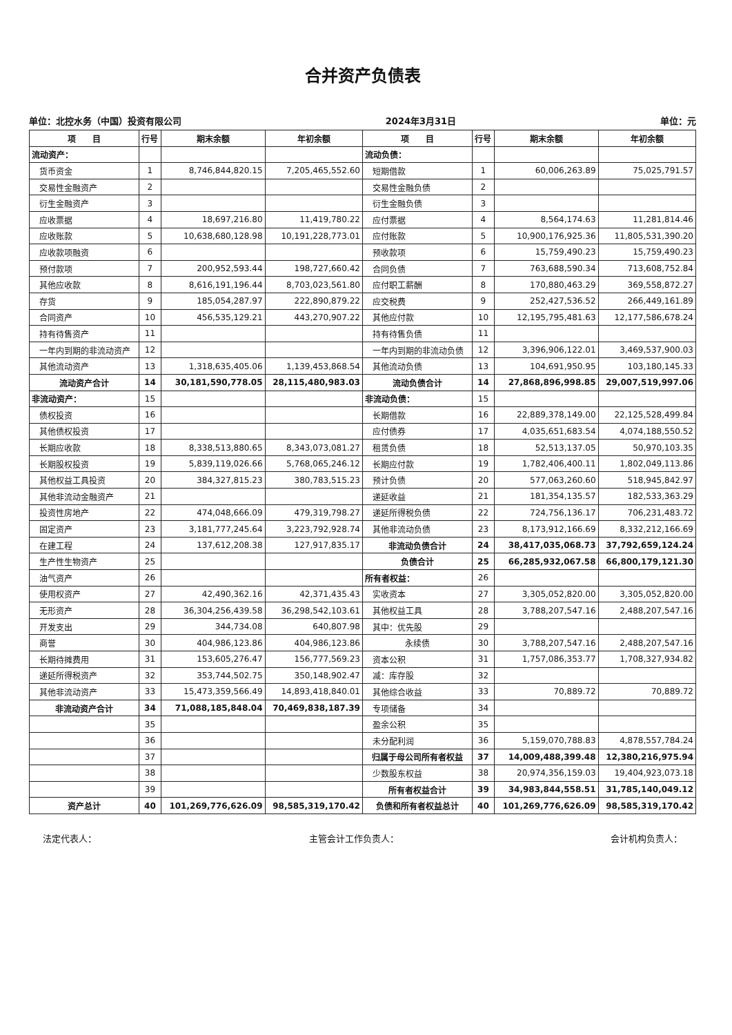合并资产负债表
单位：北控水务（中国）投资有限公司 2024年3月31日 单位：元
| 项 目 | 行号 | 期末余额 | 年初余额 | 项 目 | 行号 | 期末余额 | 年初余额 |
| --- | --- | --- | --- | --- | --- | --- | --- |
| 流动资产： | | | | 流动负债： | | | |
| 货币资金 | 1 | 8,746,844,820.15 | 7,205,465,552.60 | 短期借款 | 1 | 60,006,263.89 | 75,025,791.57 |
| 交易性金融资产 | 2 | | | 交易性金融负债 | 2 | | |
| 衍生金融资产 | 3 | | | 衍生金融负债 | 3 | | |
| 应收票据 | 4 | 18,697,216.80 | 11,419,780.22 | 应付票据 | 4 | 8,564,174.63 | 11,281,814.46 |
| 应收账款 | 5 | 10,638,680,128.98 | 10,191,228,773.01 | 应付账款 | 5 | 10,900,176,925.36 | 11,805,531,390.20 |
| 应收款项融资 | 6 | | | 预收款项 | 6 | 15,759,490.23 | 15,759,490.23 |
| 预付款项 | 7 | 200,952,593.44 | 198,727,660.42 | 合同负债 | 7 | 763,688,590.34 | 713,608,752.84 |
| 其他应收款 | 8 | 8,616,191,196.44 | 8,703,023,561.80 | 应付职工薪酬 | 8 | 170,880,463.29 | 369,558,872.27 |
| 存货 | 9 | 185,054,287.97 | 222,890,879.22 | 应交税费 | 9 | 252,427,536.52 | 266,449,161.89 |
| 合同资产 | 10 | 456,535,129.21 | 443,270,907.22 | 其他应付款 | 10 | 12,195,795,481.63 | 12,177,586,678.24 |
| 持有待售资产 | 11 | | | 持有待售负债 | 11 | | |
| 一年内到期的非流动资产 | 12 | | | 一年内到期的非流动负债 | 12 | 3,396,906,122.01 | 3,469,537,900.03 |
| 其他流动资产 | 13 | 1,318,635,405.06 | 1,139,453,868.54 | 其他流动负债 | 13 | 104,691,950.95 | 103,180,145.33 |
| 流动资产合计 | 14 | 30,181,590,778.05 | 28,115,480,983.03 | 流动负债合计 | 14 | 27,868,896,998.85 | 29,007,519,997.06 |
| 非流动资产： | 15 | | | 非流动负债： | 15 | | |
| 债权投资 | 16 | | | 长期借款 | 16 | 22,889,378,149.00 | 22,125,528,499.84 |
| 其他债权投资 | 17 | | | 应付债券 | 17 | 4,035,651,683.54 | 4,074,188,550.52 |
| 长期应收款 | 18 | 8,338,513,880.65 | 8,343,073,081.27 | 租赁负债 | 18 | 52,513,137.05 | 50,970,103.35 |
| 长期股权投资 | 19 | 5,839,119,026.66 | 5,768,065,246.12 | 长期应付款 | 19 | 1,782,406,400.11 | 1,802,049,113.86 |
| 其他权益工具投资 | 20 | 384,327,815.23 | 380,783,515.23 | 预计负债 | 20 | 577,063,260.60 | 518,945,842.97 |
| 其他非流动金融资产 | 21 | | | 递延收益 | 21 | 181,354,135.57 | 182,533,363.29 |
| 投资性房地产 | 22 | 474,048,666.09 | 479,319,798.27 | 递延所得税负债 | 22 | 724,756,136.17 | 706,231,483.72 |
| 固定资产 | 23 | 3,181,777,245.64 | 3,223,792,928.74 | 其他非流动负债 | 23 | 8,173,912,166.69 | 8,332,212,166.69 |
| 在建工程 | 24 | 137,612,208.38 | 127,917,835.17 | 非流动负债合计 | 24 | 38,417,035,068.73 | 37,792,659,124.24 |
| 生产性生物资产 | 25 | | | 负债合计 | 25 | 66,285,932,067.58 | 66,800,179,121.30 |
| 油气资产 | 26 | | | 所有者权益： | 26 | | |
| 使用权资产 | 27 | 42,490,362.16 | 42,371,435.43 | 实收资本 | 27 | 3,305,052,820.00 | 3,305,052,820.00 |
| 无形资产 | 28 | 36,304,256,439.58 | 36,298,542,103.61 | 其他权益工具 | 28 | 3,788,207,547.16 | 2,488,207,547.16 |
| 开发支出 | 29 | 344,734.08 | 640,807.98 | 其中：优先股 | 29 | | |
| 商誉 | 30 | 404,986,123.86 | 404,986,123.86 | 永续债 | 30 | 3,788,207,547.16 | 2,488,207,547.16 |
| 长期待摊费用 | 31 | 153,605,276.47 | 156,777,569.23 | 资本公积 | 31 | 1,757,086,353.77 | 1,708,327,934.82 |
| 递延所得税资产 | 32 | 353,744,502.75 | 350,148,902.47 | 减：库存股 | 32 | | |
| 其他非流动资产 | 33 | 15,473,359,566.49 | 14,893,418,840.01 | 其他综合收益 | 33 | 70,889.72 | 70,889.72 |
| 非流动资产合计 | 34 | 71,088,185,848.04 | 70,469,838,187.39 | 专项储备 | 34 | | |
| | 35 | | | 盈余公积 | 35 | | |
| | 36 | | | 未分配利润 | 36 | 5,159,070,788.83 | 4,878,557,784.24 |
| | 37 | | | 归属于母公司所有者权益 | 37 | 14,009,488,399.48 | 12,380,216,975.94 |
| | 38 | | | 少数股东权益 | 38 | 20,974,356,159.03 | 19,404,923,073.18 |
| | 39 | | | 所有者权益合计 | 39 | 34,983,844,558.51 | 31,785,140,049.12 |
| 资产总计 | 40 | 101,269,776,626.09 | 98,585,319,170.42 | 负债和所有者权益总计 | 40 | 101,269,776,626.09 | 98,585,319,170.42 |
法定代表人： 主管会计工作负责人： 会计机构负责人：